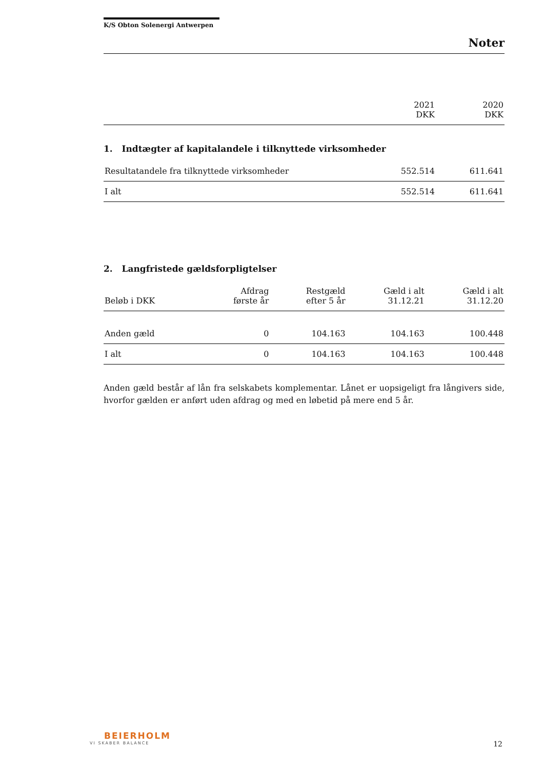K/S Obton Solenergi Antwerpen
Noter
| | 2021 DKK | 2020 DKK |
| --- | --- | --- |
1. Indtægter af kapitalandele i tilknyttede virksomheder
| Resultatandele fra tilknyttede virksomheder | 552.514 | 611.641 |
| I alt | 552.514 | 611.641 |
2. Langfristede gældsforpligtelser
| Beløb i DKK | Afdrag første år | Restgæld efter 5 år | Gæld i alt 31.12.21 | Gæld i alt 31.12.20 |
| --- | --- | --- | --- | --- |
| Anden gæld | 0 | 104.163 | 104.163 | 100.448 |
| I alt | 0 | 104.163 | 104.163 | 100.448 |
Anden gæld består af lån fra selskabets komplementar. Lånet er uopsigeligt fra långivers side, hvorfor gælden er anført uden afdrag og med en løbetid på mere end 5 år.
BEIERHOLM
VI SKABER BALANCE
12